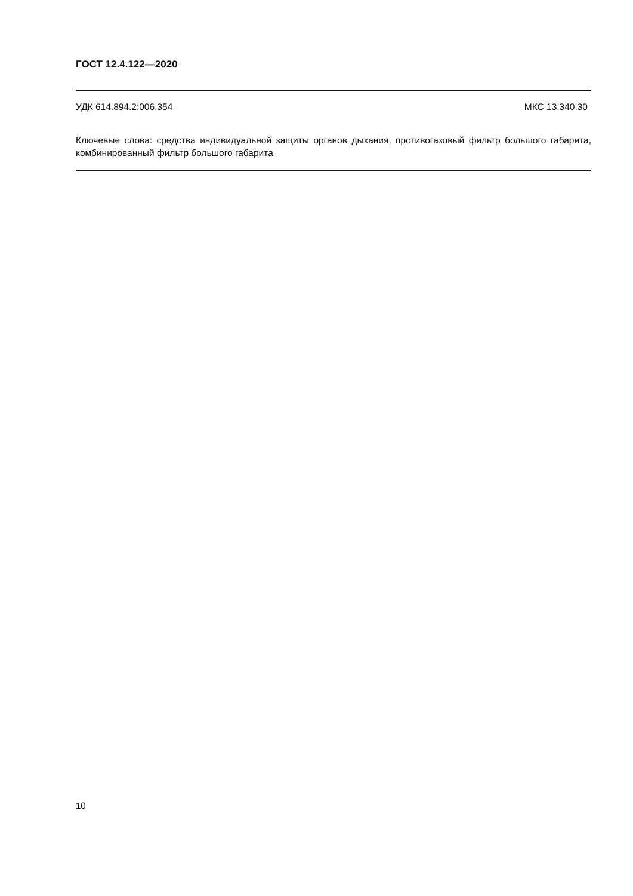ГОСТ 12.4.122—2020
УДК 614.894.2:006.354 МКС 13.340.30
Ключевые слова: средства индивидуальной защиты органов дыхания, противогазовый фильтр большого габарита, комбинированный фильтр большого габарита
10